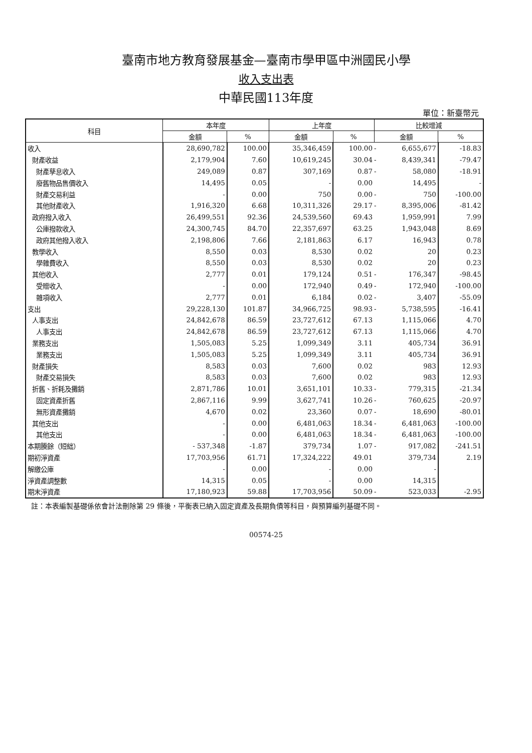臺南市地方教育發展基金—臺南市學甲區中洲國民小學
收入支出表
中華民國113年度
單位：新臺幣元
| 科目 | 本年度 | | 上年度 | | 比較增減 | | |
| --- | --- | --- | --- | --- | --- | --- | --- |
| | 金額 | % | 金額 | % | 金額 | | % |
| 收入 | 28,690,782 | 100.00 | 35,346,459 | 100.00 | - | 6,655,677 | -18.83 |
| 財產收益 | 2,179,904 | 7.60 | 10,619,245 | 30.04 | - | 8,439,341 | -79.47 |
| 財產孳息收入 | 249,089 | 0.87 | 307,169 | 0.87 | - | 58,080 | -18.91 |
| 廢舊物品售價收入 | 14,495 | 0.05 | - | 0.00 | | 14,495 | - |
| 財產交易利益 | - | 0.00 | 750 | 0.00 | - | 750 | -100.00 |
| 其他財產收入 | 1,916,320 | 6.68 | 10,311,326 | 29.17 | - | 8,395,006 | -81.42 |
| 政府撥入收入 | 26,499,551 | 92.36 | 24,539,560 | 69.43 | | 1,959,991 | 7.99 |
| 公庫撥款收入 | 24,300,745 | 84.70 | 22,357,697 | 63.25 | | 1,943,048 | 8.69 |
| 政府其他撥入收入 | 2,198,806 | 7.66 | 2,181,863 | 6.17 | | 16,943 | 0.78 |
| 教學收入 | 8,550 | 0.03 | 8,530 | 0.02 | | 20 | 0.23 |
| 學雜費收入 | 8,550 | 0.03 | 8,530 | 0.02 | | 20 | 0.23 |
| 其他收入 | 2,777 | 0.01 | 179,124 | 0.51 | - | 176,347 | -98.45 |
| 受贈收入 | - | 0.00 | 172,940 | 0.49 | - | 172,940 | -100.00 |
| 雜項收入 | 2,777 | 0.01 | 6,184 | 0.02 | - | 3,407 | -55.09 |
| 支出 | 29,228,130 | 101.87 | 34,966,725 | 98.93 | - | 5,738,595 | -16.41 |
| 人事支出 | 24,842,678 | 86.59 | 23,727,612 | 67.13 | | 1,115,066 | 4.70 |
| 人事支出 | 24,842,678 | 86.59 | 23,727,612 | 67.13 | | 1,115,066 | 4.70 |
| 業務支出 | 1,505,083 | 5.25 | 1,099,349 | 3.11 | | 405,734 | 36.91 |
| 業務支出 | 1,505,083 | 5.25 | 1,099,349 | 3.11 | | 405,734 | 36.91 |
| 財產損失 | 8,583 | 0.03 | 7,600 | 0.02 | | 983 | 12.93 |
| 財產交易損失 | 8,583 | 0.03 | 7,600 | 0.02 | | 983 | 12.93 |
| 折舊、折耗及攤銷 | 2,871,786 | 10.01 | 3,651,101 | 10.33 | - | 779,315 | -21.34 |
| 固定資產折舊 | 2,867,116 | 9.99 | 3,627,741 | 10.26 | - | 760,625 | -20.97 |
| 無形資產攤銷 | 4,670 | 0.02 | 23,360 | 0.07 | - | 18,690 | -80.01 |
| 其他支出 | - | 0.00 | 6,481,063 | 18.34 | - | 6,481,063 | -100.00 |
| 其他支出 | - | 0.00 | 6,481,063 | 18.34 | - | 6,481,063 | -100.00 |
| 本期賸餘（短絀） | - 537,348 | -1.87 | 379,734 | 1.07 | - | 917,082 | -241.51 |
| 期初淨資產 | 17,703,956 | 61.71 | 17,324,222 | 49.01 | | 379,734 | 2.19 |
| 解繳公庫 | - | 0.00 | - | 0.00 | | - | |
| 淨資產調整數 | 14,315 | 0.05 | - | 0.00 | | 14,315 | |
| 期末淨資產 | 17,180,923 | 59.88 | 17,703,956 | 50.09 | - | 523,033 | -2.95 |
註：本表編製基礎係依會計法刪除第 29 條後，平衡表已納入固定資產及長期負債等科目，與預算編列基礎不同。
00574-25